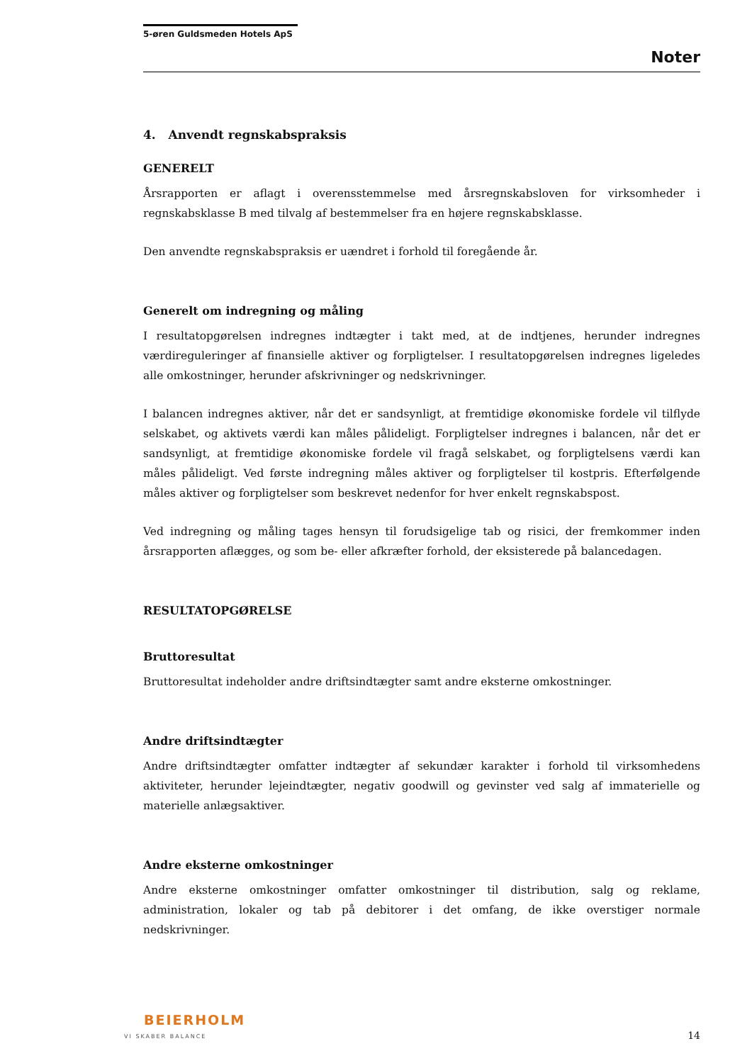5-øren Guldsmeden Hotels ApS
Noter
4. Anvendt regnskabspraksis
GENERELT
Årsrapporten er aflagt i overensstemmelse med årsregnskabsloven for virksomheder i regnskabsklasse B med tilvalg af bestemmelser fra en højere regnskabsklasse.
Den anvendte regnskabspraksis er uændret i forhold til foregående år.
Generelt om indregning og måling
I resultatopgørelsen indregnes indtægter i takt med, at de indtjenes, herunder indregnes værdireguleringer af finansielle aktiver og forpligtelser. I resultatopgørelsen indregnes ligeledes alle omkostninger, herunder afskrivninger og nedskrivninger.
I balancen indregnes aktiver, når det er sandsynligt, at fremtidige økonomiske fordele vil tilflyde selskabet, og aktivets værdi kan måles pålideligt. Forpligtelser indregnes i balancen, når det er sandsynligt, at fremtidige økonomiske fordele vil fragå selskabet, og forpligtelsens værdi kan måles pålideligt. Ved første indregning måles aktiver og forpligtelser til kostpris. Efterfølgende måles aktiver og forpligtelser som beskrevet nedenfor for hver enkelt regnskabspost.
Ved indregning og måling tages hensyn til forudsigelige tab og risici, der fremkommer inden årsrapporten aflægges, og som be- eller afkræfter forhold, der eksisterede på balancedagen.
RESULTATOPGØRELSE
Bruttoresultat
Bruttoresultat indeholder andre driftsindtægter samt andre eksterne omkostninger.
Andre driftsindtægter
Andre driftsindtægter omfatter indtægter af sekundær karakter i forhold til virksomhedens aktiviteter, herunder lejeindtægter, negativ goodwill og gevinster ved salg af immaterielle og materielle anlægsaktiver.
Andre eksterne omkostninger
Andre eksterne omkostninger omfatter omkostninger til distribution, salg og reklame, administration, lokaler og tab på debitorer i det omfang, de ikke overstiger normale nedskrivninger.
BEIERHOLM
VI SKABER BALANCE
14